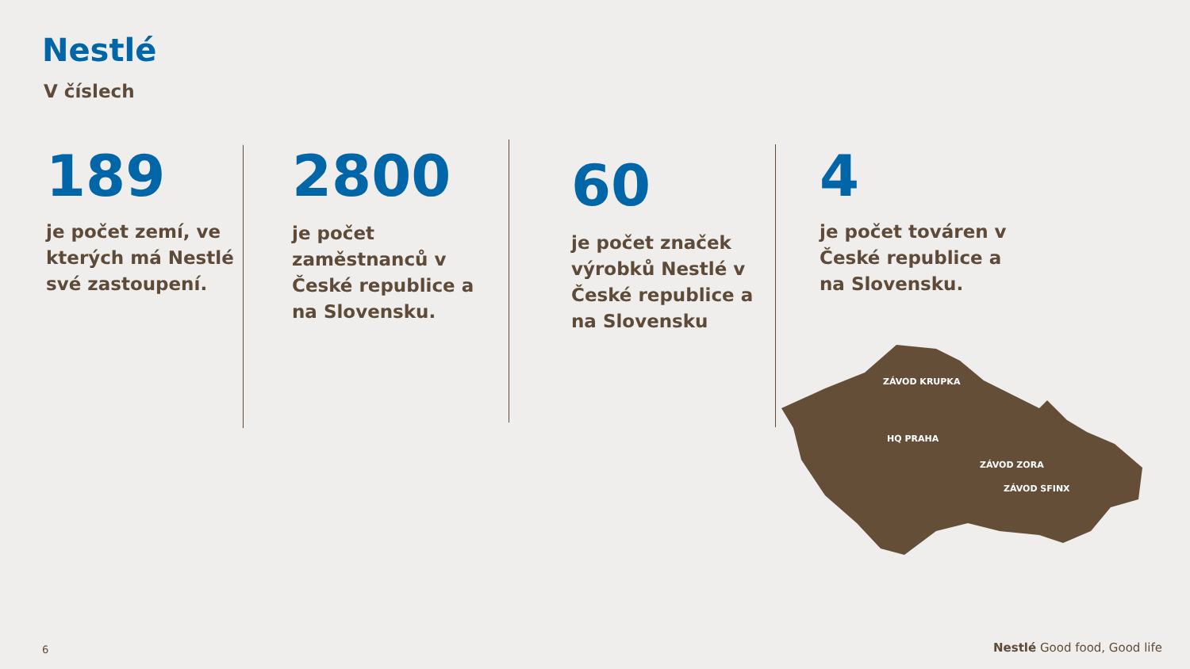Nestlé
V číslech
189
je počet zemí, ve
kterých má Nestlé
své zastoupení.
2800
je počet
zaměstnanců v
České republice a
na Slovensku.
60
je počet značek
výrobků Nestlé v
České republice a
na Slovensku
4
je počet továren v
České republice a
na Slovensku.
ZÁVOD KRUPKA
HQ PRAHA
ZÁVOD ZORA
ZÁVOD SFINX
6 Nestlé Good food, Good life